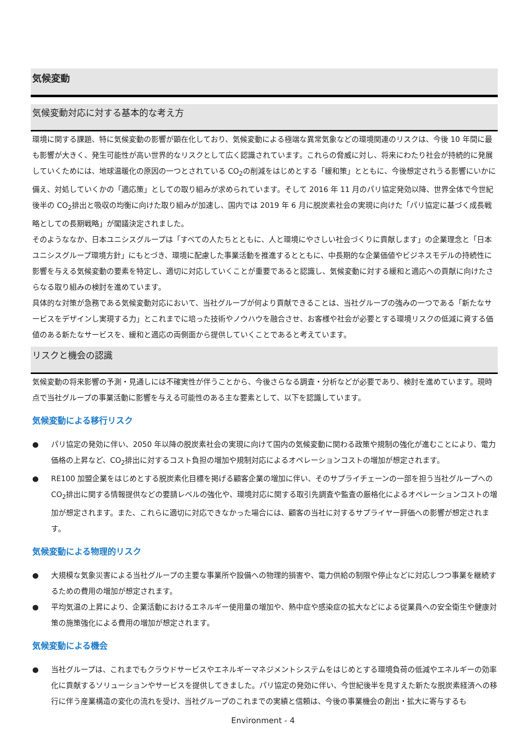気候変動
気候変動対応に対する基本的な考え方
環境に関する課題、特に気候変動の影響が顕在化しており、気候変動による極端な異常気象などの環境関連のリスクは、今後 10 年間に最も影響が大きく、発生可能性が高い世界的なリスクとして広く認識されています。これらの脅威に対し、将来にわたり社会が持続的に発展していくためには、地球温暖化の原因の一つとされている CO<sub>2</sub>の削減をはじめとする「緩和策」とともに、今後想定されうる影響にいかに備え、対処していくかの「適応策」としての取り組みが求められています。そして 2016 年 11 月のパリ協定発効以降、世界全体で今世紀後半の CO<sub>2</sub>排出と吸収の均衡に向けた取り組みが加速し、国内では 2019 年 6 月に脱炭素社会の実現に向けた「パリ協定に基づく成長戦略としての長期戦略」が閣議決定されました。
そのようななか、日本ユニシスグループは「すべての人たちとともに、人と環境にやさしい社会づくりに貢献します」の企業理念と「日本ユニシスグループ環境方針」にもとづき、環境に配慮した事業活動を推進するとともに、中長期的な企業価値やビジネスモデルの持続性に影響を与える気候変動の要素を特定し、適切に対応していくことが重要であると認識し、気候変動に対する緩和と適応への貢献に向けたさらなる取り組みの検討を進めています。
具体的な対策が急務である気候変動対応において、当社グループが何より貢献できることは、当社グループの強みの一つである「新たなサービスをデザインし実現する力」とこれまでに培った技術やノウハウを融合させ、お客様や社会が必要とする環境リスクの低減に資する価値のある新たなサービスを、緩和と適応の両側面から提供していくことであると考えています。
リスクと機会の認識
気候変動の将来影響の予測・見通しには不確実性が伴うことから、今後さらなる調査・分析などが必要であり、検討を進めています。現時点で当社グループの事業活動に影響を与える可能性のある主な要素として、以下を認識しています。
気候変動による移行リスク
● パリ協定の発効に伴い、2050 年以降の脱炭素社会の実現に向けて国内の気候変動に関わる政策や規制の強化が進むことにより、電力価格の上昇など、CO<sub>2</sub>排出に対するコスト負担の増加や規制対応によるオペレーションコストの増加が想定されます。
● RE100 加盟企業をはじめとする脱炭素化目標を掲げる顧客企業の増加に伴い、そのサプライチェーンの一部を担う当社グループへの CO<sub>2</sub>排出に関する情報提供などの要請レベルの強化や、環境対応に関する取引先調査や監査の厳格化によるオペレーションコストの増加が想定されます。また、これらに適切に対応できなかった場合には、顧客の当社に対するサプライヤー評価への影響が想定されます。
気候変動による物理的リスク
● 大規模な気象災害による当社グループの主要な事業所や設備への物理的損害や、電力供給の制限や停止などに対応しつつ事業を継続するための費用の増加が想定されます。
● 平均気温の上昇により、企業活動におけるエネルギー使用量の増加や、熱中症や感染症の拡大などによる従業員への安全衛生や健康対策の施策強化による費用の増加が想定されます。
気候変動による機会
● 当社グループは、これまでもクラウドサービスやエネルギーマネジメントシステムをはじめとする環境負荷の低減やエネルギーの効率化に貢献するソリューションやサービスを提供してきました。パリ協定の発効に伴い、今世紀後半を見すえた新たな脱炭素経済への移行に伴う産業構造の変化の流れを受け、当社グループのこれまでの実績と信頼は、今後の事業機会の創出・拡大に寄与するも
Environment - 4